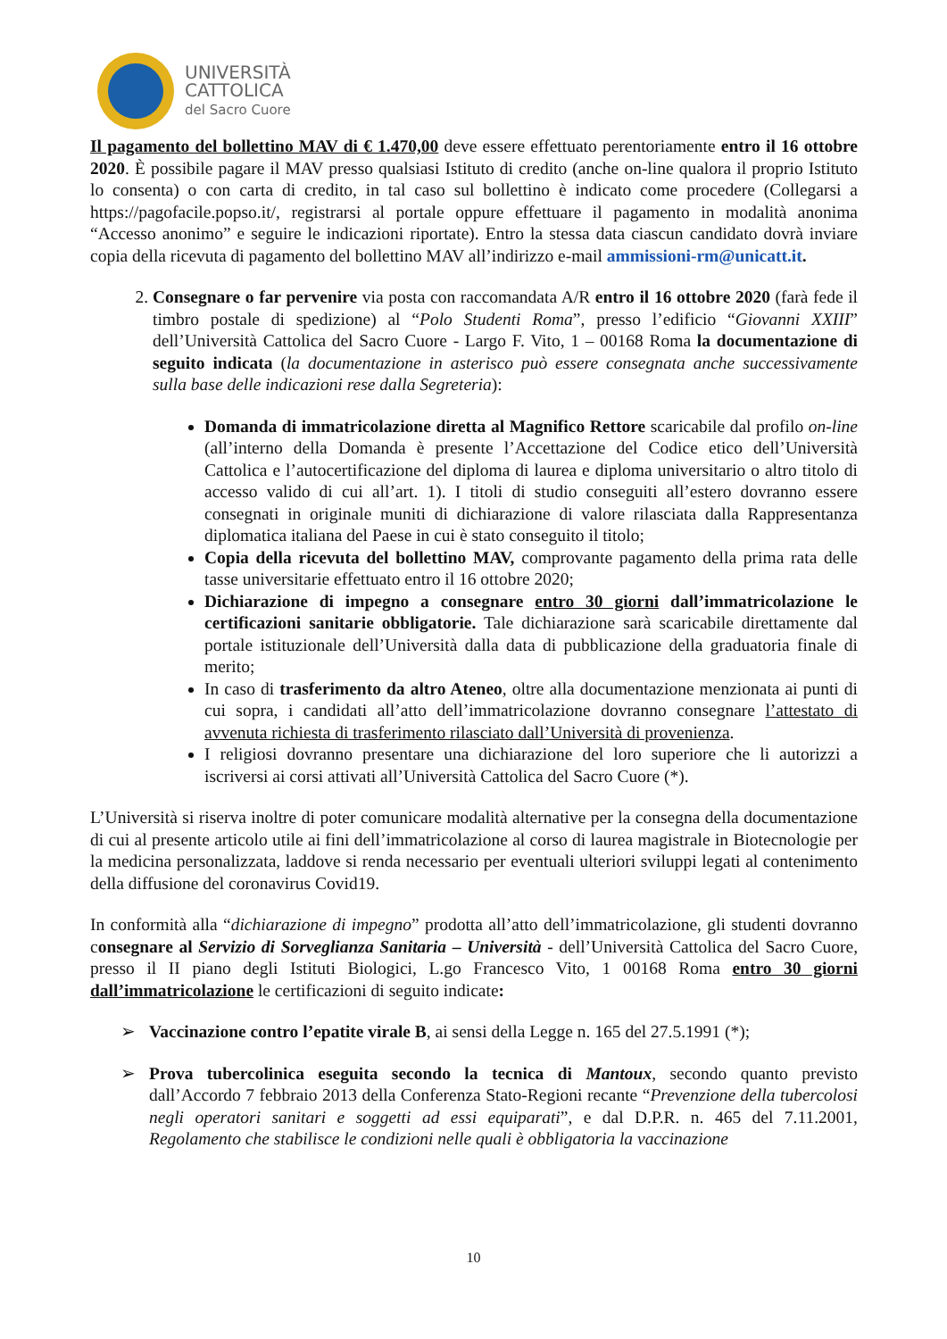UNIVERSITÀ
CATTOLICA
del Sacro Cuore
Il pagamento del bollettino MAV di € 1.470,00 deve essere effettuato perentoriamente entro il 16 ottobre 2020. È possibile pagare il MAV presso qualsiasi Istituto di credito (anche on-line qualora il proprio Istituto lo consenta) o con carta di credito, in tal caso sul bollettino è indicato come procedere (Collegarsi a https://pagofacile.popso.it/, registrarsi al portale oppure effettuare il pagamento in modalità anonima “Accesso anonimo” e seguire le indicazioni riportate). Entro la stessa data ciascun candidato dovrà inviare copia della ricevuta di pagamento del bollettino MAV all’indirizzo e-mail ammissioni-rm@unicatt.it.
2. Consegnare o far pervenire via posta con raccomandata A/R entro il 16 ottobre 2020 (farà fede il timbro postale di spedizione) al “Polo Studenti Roma”, presso l’edificio “Giovanni XXIII” dell’Università Cattolica del Sacro Cuore - Largo F. Vito, 1 – 00168 Roma la documentazione di seguito indicata (la documentazione in asterisco può essere consegnata anche successivamente sulla base delle indicazioni rese dalla Segreteria):
Domanda di immatricolazione diretta al Magnifico Rettore scaricabile dal profilo on-line (all’interno della Domanda è presente l’Accettazione del Codice etico dell’Università Cattolica e l’autocertificazione del diploma di laurea e diploma universitario o altro titolo di accesso valido di cui all’art. 1). I titoli di studio conseguiti all’estero dovranno essere consegnati in originale muniti di dichiarazione di valore rilasciata dalla Rappresentanza diplomatica italiana del Paese in cui è stato conseguito il titolo;
Copia della ricevuta del bollettino MAV, comprovante pagamento della prima rata delle tasse universitarie effettuato entro il 16 ottobre 2020;
Dichiarazione di impegno a consegnare entro 30 giorni dall’immatricolazione le certificazioni sanitarie obbligatorie. Tale dichiarazione sarà scaricabile direttamente dal portale istituzionale dell’Università dalla data di pubblicazione della graduatoria finale di merito;
In caso di trasferimento da altro Ateneo, oltre alla documentazione menzionata ai punti di cui sopra, i candidati all’atto dell’immatricolazione dovranno consegnare l’attestato di avvenuta richiesta di trasferimento rilasciato dall’Università di provenienza.
I religiosi dovranno presentare una dichiarazione del loro superiore che li autorizzi a iscriversi ai corsi attivati all’Università Cattolica del Sacro Cuore (*).
L’Università si riserva inoltre di poter comunicare modalità alternative per la consegna della documentazione di cui al presente articolo utile ai fini dell’immatricolazione al corso di laurea magistrale in Biotecnologie per la medicina personalizzata, laddove si renda necessario per eventuali ulteriori sviluppi legati al contenimento della diffusione del coronavirus Covid19.
In conformità alla “dichiarazione di impegno” prodotta all’atto dell’immatricolazione, gli studenti dovranno consegnare al Servizio di Sorveglianza Sanitaria – Università - dell’Università Cattolica del Sacro Cuore, presso il II piano degli Istituti Biologici, L.go Francesco Vito, 1 00168 Roma entro 30 giorni dall’immatricolazione le certificazioni di seguito indicate:
➢ Vaccinazione contro l’epatite virale B, ai sensi della Legge n. 165 del 27.5.1991 (*);
➢ Prova tubercolinica eseguita secondo la tecnica di Mantoux, secondo quanto previsto dall’Accordo 7 febbraio 2013 della Conferenza Stato-Regioni recante “Prevenzione della tubercolosi negli operatori sanitari e soggetti ad essi equiparati”, e dal D.P.R. n. 465 del 7.11.2001, Regolamento che stabilisce le condizioni nelle quali è obbligatoria la vaccinazione
10